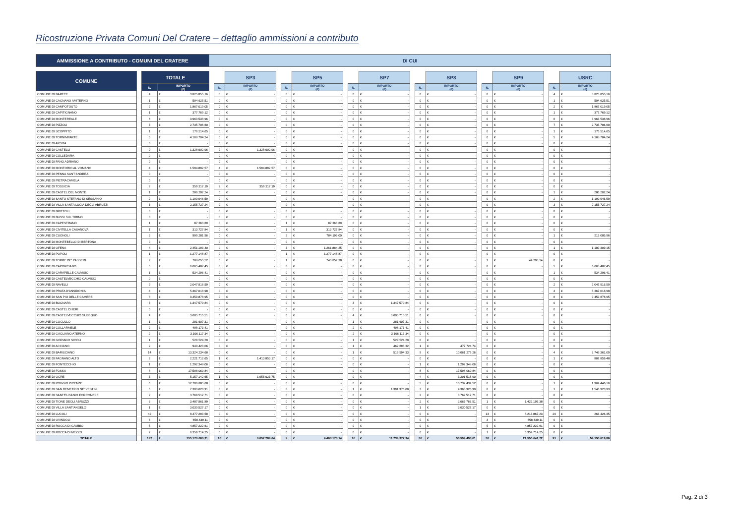Ricostruzione Privata Comuni Del Cratere – dettaglio ammissioni a contributo
| AMMISSIONE A CONTRIBUTO - COMUNI DEL CRATERE | | | | | DI CUI | | | | | | | | | | | | | | | | | | | | | | | |
| --- | --- | --- | --- | --- | --- | --- | --- | --- | --- | --- | --- | --- | --- | --- | --- | --- | --- | --- | --- | --- | --- | --- | --- | --- | --- | --- | --- | --- |
| COMUNE | | TOTALE | | | | | SP3 | | | | SP5 | | | | SP7 | | | | SP8 | | | | SP9 | | | | USRC | |
| | | N. | IMPORTO (€) | | | N. | IMPORTO (€) | | | N. | IMPORTO (€) | | | N. | IMPORTO (€) | | | N. | IMPORTO (€) | | | N. | IMPORTO (€) | | | N. | IMPORTO (€) | |
| COMUNE DI BARETE | | 4 | € | 3.825.855,16 | | 0 | € | - | | 0 | € | - | | 0 | € | - | | 0 | € | - | | 0 | € | - | | 4 | € | 3.825.855,16 |
| COMUNE DI CAGNANO AMITERNO | | 1 | € | 594.625,51 | | 0 | € | - | | 0 | € | - | | 0 | € | - | | 0 | € | - | | 0 | € | - | | 1 | € | 594.625,51 |
| COMUNE DI CAMPOTOSTO | | 2 | € | 1.867.019,05 | | 0 | € | - | | 0 | € | - | | 0 | € | - | | 0 | € | - | | 0 | € | - | | 2 | € | 1.867.019,05 |
| COMUNE DI CAPITIGNANO | | 1 | € | 377.769,12 | | 0 | € | - | | 0 | € | - | | 0 | € | - | | 0 | € | - | | 0 | € | - | | 1 | € | 377.769,12 |
| COMUNE DI MONTEREALE | | 6 | € | 3.963.538,96 | | 0 | € | - | | 0 | € | - | | 0 | € | - | | 0 | € | - | | 0 | € | - | | 6 | € | 3.963.538,96 |
| COMUNE DI PIZZOLI | | 7 | € | 2.735.706,60 | | 0 | € | - | | 0 | € | - | | 0 | € | - | | 0 | € | - | | 0 | € | - | | 7 | € | 2.735.706,60 |
| COMUNE DI SCOPPITO | | 1 | € | 176.514,65 | | 0 | € | - | | 0 | € | - | | 0 | € | - | | 0 | € | - | | 0 | € | - | | 1 | € | 176.514,65 |
| COMUNE DI TORNIMPARTE | | 5 | € | 4.168.704,24 | | 0 | € | - | | 0 | € | - | | 0 | € | - | | 0 | € | - | | 0 | € | - | | 5 | € | 4.168.704,24 |
| COMUNE DI ARSITA | | 0 | € | - | | 0 | € | - | | 0 | € | - | | 0 | € | - | | 0 | € | - | | 0 | € | - | | 0 | € | - |
| COMUNE DI CASTELLI | | 2 | € | 1.328.602,96 | | 2 | € | 1.328.602,96 | | 0 | € | - | | 0 | € | - | | 0 | € | - | | 0 | € | - | | 0 | € | - |
| COMUNE DI COLLEDARA | | 0 | € | - | | 0 | € | - | | 0 | € | - | | 0 | € | - | | 0 | € | - | | 0 | € | - | | 0 | € | - |
| COMUNE DI FANO ADRIANO | | 0 | € | - | | 0 | € | - | | 0 | € | - | | 0 | € | - | | 0 | € | - | | 0 | € | - | | 0 | € | - |
| COMUNE DI MONTORIO AL VOMANO | | 4 | € | 1.594.892,57 | | 4 | € | 1.594.892,57 | | 0 | € | - | | 0 | € | - | | 0 | € | - | | 0 | € | - | | 0 | € | - |
| COMUNE DI PENNA SANT'ANDREA | | 0 | € | - | | 0 | € | - | | 0 | € | - | | 0 | € | - | | 0 | € | - | | 0 | € | - | | 0 | € | - |
| COMUNE DI PIETRACAMELA | | 0 | € | - | | 0 | € | - | | 0 | € | - | | 0 | € | - | | 0 | € | - | | 0 | € | - | | 0 | € | - |
| COMUNE DI TOSSICIA | | 2 | € | 359.317,19 | | 2 | € | 359.317,19 | | 0 | € | - | | 0 | € | - | | 0 | € | - | | 0 | € | - | | 0 | € | - |
| COMUNE DI CASTEL DEL MONTE | | 1 | € | 286.202,24 | | 0 | € | - | | 0 | € | - | | 0 | € | - | | 0 | € | - | | 0 | € | - | | 1 | € | 286.202,24 |
| COMUNE DI SANTO STEFANO DI SESSANIO | | 2 | € | 1.190.946,59 | | 0 | € | - | | 0 | € | - | | 0 | € | - | | 0 | € | - | | 0 | € | - | | 2 | € | 1.190.946,59 |
| COMUNE DI VILLA SANTA LUCIA DEGLI ABRUZZI | | 3 | € | 2.155.727,24 | | 0 | € | - | | 0 | € | - | | 0 | € | - | | 0 | € | - | | 0 | € | - | | 3 | € | 2.155.727,24 |
| COMUNE DI BRITTOLI | | 0 | € | - | | 0 | € | - | | 0 | € | - | | 0 | € | - | | 0 | € | - | | 0 | € | - | | 0 | € | - |
| COMUNE DI BUSSI SUL TIRINO | | 0 | € | - | | 0 | € | - | | 0 | € | - | | 0 | € | - | | 0 | € | - | | 0 | € | - | | 0 | € | - |
| COMUNE DI CAPESTRANO | | 1 | € | 87.363,80 | | 0 | € | - | | 1 | € | 87.363,80 | | 0 | € | - | | 0 | € | - | | 0 | € | - | | 0 | € | - |
| COMUNE DI CIVITELLA CASANOVA | | 1 | € | 313.727,84 | | 0 | € | - | | 1 | € | 313.727,84 | | 0 | € | - | | 0 | € | - | | 0 | € | - | | 0 | € | - |
| COMUNE DI CUGNOLI | | 3 | € | 999.281,96 | | 0 | € | - | | 2 | € | 784.196,00 | | 0 | € | - | | 0 | € | - | | 0 | € | - | | 1 | € | 215.085,96 |
| COMUNE DI MONTEBELLO DI BERTONA | | 0 | € | - | | 0 | € | - | | 0 | € | - | | 0 | € | - | | 0 | € | - | | 0 | € | - | | 0 | € | - |
| COMUNE DI OFENA | | 4 | € | 2.451.193,40 | | 0 | € | - | | 3 | € | 1.261.884,25 | | 0 | € | - | | 0 | € | - | | 0 | € | - | | 1 | € | 1.189.309,15 |
| COMUNE DI POPOLI | | 1 | € | 1.277.148,87 | | 0 | € | - | | 1 | € | 1.277.148,87 | | 0 | € | - | | 0 | € | - | | 0 | € | - | | 0 | € | - |
| COMUNE DI TORRE DE' PASSERI | | 2 | € | 788.055,52 | | 0 | € | - | | 1 | € | 743.852,38 | | 0 | € | - | | 0 | € | - | | 1 | € | 44.203,14 | | 0 | € | - |
| COMUNE DI CAPORCIANO | | 5 | € | 6.665.487,45 | | 0 | € | - | | 0 | € | - | | 0 | € | - | | 0 | € | - | | 0 | € | - | | 5 | € | 6.665.487,45 |
| COMUNE DI CARAPELLE CALVISIO | | 1 | € | 534.296,41 | | 0 | € | - | | 0 | € | - | | 0 | € | - | | 0 | € | - | | 0 | € | - | | 1 | € | 534.296,41 |
| COMUNE DI CASTELVECCHIO CALVISIO | | 0 | € | - | | 0 | € | - | | 0 | € | - | | 0 | € | - | | 0 | € | - | | 0 | € | - | | 0 | € | - |
| COMUNE DI NAVELLI | | 2 | € | 2.047.916,59 | | 0 | € | - | | 0 | € | - | | 0 | € | - | | 0 | € | - | | 0 | € | - | | 2 | € | 2.047.916,59 |
| COMUNE DI PRATA D'ANSIDONIA | | 4 | € | 5.367.018,98 | | 0 | € | - | | 0 | € | - | | 0 | € | - | | 0 | € | - | | 0 | € | - | | 4 | € | 5.367.018,98 |
| COMUNE DI SAN PIO DELLE CAMERE | | 8 | € | 9.459.878,95 | | 0 | € | - | | 0 | € | - | | 0 | € | - | | 0 | € | - | | 0 | € | - | | 8 | € | 9.459.878,95 |
| COMUNE DI BUGNARA | | 3 | € | 1.347.570,84 | | 0 | € | - | | 0 | € | - | | 3 | € | 1.347.570,84 | | 0 | € | - | | 0 | € | - | | 0 | € | - |
| COMUNE DI CASTEL DI IERI | | 0 | € | - | | 0 | € | - | | 0 | € | - | | 0 | € | - | | 0 | € | - | | 0 | € | - | | 0 | € | - |
| COMUNE DI CASTELVECCHIO SUBEQUO | | 4 | € | 3.605.715,51 | | 0 | € | - | | 0 | € | - | | 4 | € | 3.605.715,51 | | 0 | € | - | | 0 | € | - | | 0 | € | - |
| COMUNE DI COCULLO | | 1 | € | 281.607,31 | | 0 | € | - | | 0 | € | - | | 1 | € | 281.607,31 | | 0 | € | - | | 0 | € | - | | 0 | € | - |
| COMUNE DI COLLARMELE | | 2 | € | 498.173,41 | | 0 | € | - | | 0 | € | - | | 2 | € | 498.173,41 | | 0 | € | - | | 0 | € | - | | 0 | € | - |
| COMUNE DI GAGLIANO ATERNO | | 2 | € | 3.106.117,34 | | 0 | € | - | | 0 | € | - | | 2 | € | 3.106.117,34 | | 0 | € | - | | 0 | € | - | | 0 | € | - |
| COMUNE DI GORIANO SICOLI | | 1 | € | 529.524,20 | | 0 | € | - | | 0 | € | - | | 1 | € | 529.524,20 | | 0 | € | - | | 0 | € | - | | 0 | € | - |
| COMUNE DI ACCIANO | | 2 | € | 940.423,06 | | 0 | € | - | | 0 | € | - | | 1 | € | 462.698,32 | | 1 | € | 477.724,74 | | 0 | € | - | | 0 | € | - |
| COMUNE DI BARISCIANO | | 14 | € | 13.324.234,68 | | 0 | € | - | | 0 | € | - | | 1 | € | 516.594,33 | | 9 | € | 10.061.279,26 | | 0 | € | - | | 4 | € | 2.746.361,09 |
| COMUNE DI FAGNANO ALTO | | 2 | € | 2.221.712,65 | | 1 | € | 1.413.853,17 | | 0 | € | - | | 0 | € | - | | 0 | € | - | | 0 | € | - | | 1 | € | 807.859,48 |
| COMUNE DI FONTECCHIO | | 1 | € | 1.292.348,06 | | 0 | € | - | | 0 | € | - | | 0 | € | - | | 1 | € | 1.292.348,06 | | 0 | € | - | | 0 | € | - |
| COMUNE DI FOSSA | | 8 | € | 17.598.060,84 | | 0 | € | - | | 0 | € | - | | 0 | € | - | | 8 | € | 17.598.060,84 | | 0 | € | - | | 0 | € | - |
| COMUNE DI OCRE | | 5 | € | 5.157.142,65 | | 1 | € | 1.955.623,75 | | 0 | € | - | | 0 | € | - | | 4 | € | 3.201.518,90 | | 0 | € | - | | 0 | € | - |
| COMUNE DI POGGIO PICENZE | | 6 | € | 12.706.885,68 | | 0 | € | - | | 0 | € | - | | 0 | € | - | | 5 | € | 10.737.439,52 | | 0 | € | - | | 1 | € | 1.969.446,16 |
| COMUNE DI SAN DEMETRIO NE' VESTINI | | 5 | € | 7.303.620,91 | | 0 | € | - | | 0 | € | - | | 1 | € | 1.391.376,08 | | 3 | € | 4.365.320,90 | | 0 | € | - | | 1 | € | 1.546.923,93 |
| COMUNE DI SANT'EUSANIO FORCONESE | | 2 | € | 3.769.512,71 | | 0 | € | - | | 0 | € | - | | 0 | € | - | | 2 | € | 3.769.512,71 | | 0 | € | - | | 0 | € | - |
| COMUNE DI TIONE DEGLI ABRUZZI | | 3 | € | 3.487.961,89 | | 0 | € | - | | 0 | € | - | | 0 | € | - | | 2 | € | 2.065.766,51 | | 1 | € | 1.422.195,38 | | 0 | € | - |
| COMUNE DI VILLA SANT'ANGELO | | 1 | € | 3.030.527,17 | | 0 | € | - | | 0 | € | - | | 0 | € | - | | 1 | € | 3.030.527,17 | | 0 | € | - | | 0 | € | - |
| COMUNE DI LUCOLI | | 42 | € | 8.477.293,58 | | 0 | € | - | | 0 | € | - | | 0 | € | - | | 0 | € | - | | 13 | € | 8.213.867,23 | | 29 | € | 263.426,35 |
| COMUNE DI OVINDOLI | | 3 | € | 658.439,11 | | 0 | € | - | | 0 | € | - | | 0 | € | - | | 0 | € | - | | 3 | € | 658.439,11 | | 0 | € | - |
| COMUNE DI ROCCA DI CAMBIO | | 5 | € | 4.857.222,61 | | 0 | € | - | | 0 | € | - | | 0 | € | - | | 0 | € | - | | 5 | € | 4.857.222,61 | | 0 | € | - |
| COMUNE DI ROCCA DI MEZZO | | 7 | € | 6.359.714,25 | | 0 | € | - | | 0 | € | - | | 0 | € | - | | 0 | € | - | | 7 | € | 6.359.714,25 | | 0 | € | - |
| TOTALE | | 192 | € | 155.170.600,31 | | 10 | € | 6.652.289,64 | | 9 | € | 4.468.173,14 | | 16 | € | 11.739.377,34 | | 36 | € | 56.599.498,61 | | 30 | € | 21.555.641,72 | | 91 | € | 54.155.619,86 |
Pag. 2 di 3